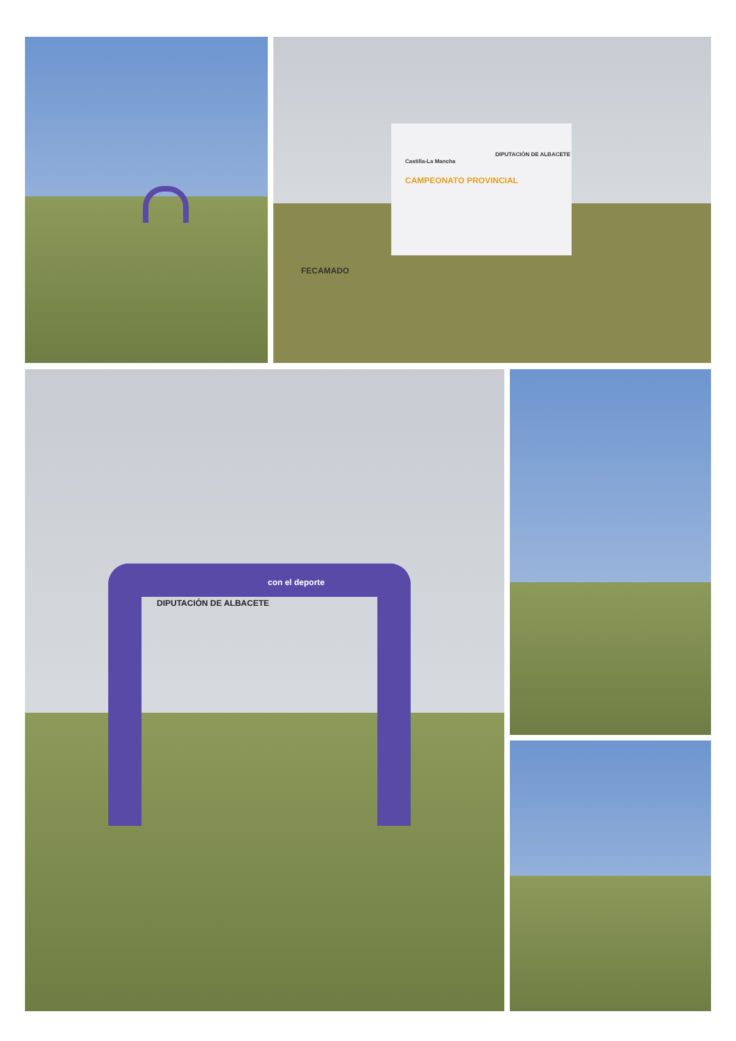CAMPEONATO PROVINCIAL
DIPUTACIÓN DE ALBACETE
Castilla-La Mancha
FECAMADO
DIPUTACIÓN DE ALBACETE
con el deporte